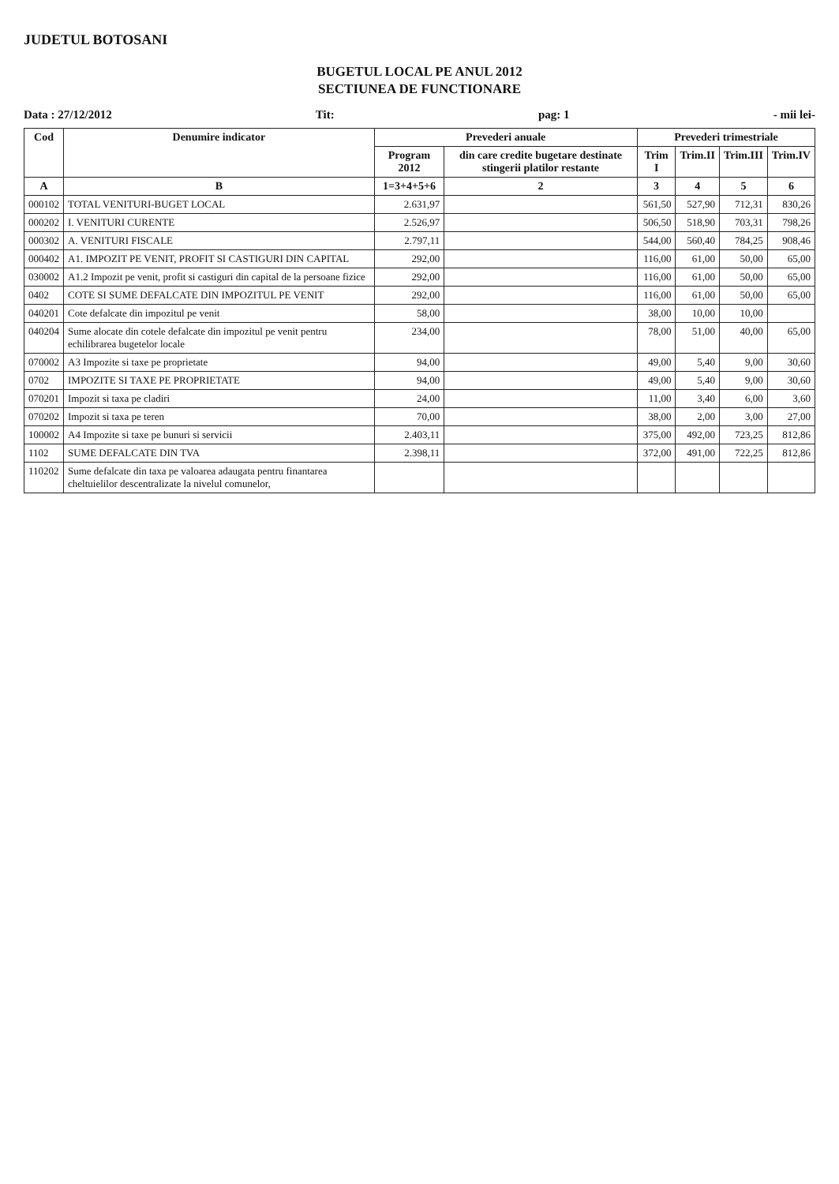JUDETUL BOTOSANI
BUGETUL LOCAL PE ANUL 2012
SECTIUNEA DE FUNCTIONARE
Data : 27/12/2012 Tit: pag: 1 - mii lei-
| Cod | Denumire indicator | Prevederi anuale | | Prevederi trimestriale | | | |
| --- | --- | --- | --- | --- | --- | --- | --- |
| | | Program 2012 | din care credite bugetare destinate stingerii platilor restante | Trim I | Trim.II | Trim.III | Trim.IV |
| A | B | 1=3+4+5+6 | 2 | 3 | 4 | 5 | 6 |
| 000102 | TOTAL VENITURI-BUGET LOCAL | 2.631,97 | | 561,50 | 527,90 | 712,31 | 830,26 |
| 000202 | I. VENITURI CURENTE | 2.526,97 | | 506,50 | 518,90 | 703,31 | 798,26 |
| 000302 | A. VENITURI FISCALE | 2.797,11 | | 544,00 | 560,40 | 784,25 | 908,46 |
| 000402 | A1. IMPOZIT PE VENIT, PROFIT SI CASTIGURI DIN CAPITAL | 292,00 | | 116,00 | 61,00 | 50,00 | 65,00 |
| 030002 | A1.2 Impozit pe venit, profit si castiguri din capital de la persoane fizice | 292,00 | | 116,00 | 61,00 | 50,00 | 65,00 |
| 0402 | COTE SI SUME DEFALCATE DIN IMPOZITUL PE VENIT | 292,00 | | 116,00 | 61,00 | 50,00 | 65,00 |
| 040201 | Cote defalcate din impozitul pe venit | 58,00 | | 38,00 | 10,00 | 10,00 | |
| 040204 | Sume alocate din cotele defalcate din impozitul pe venit pentru echilibrarea bugetelor locale | 234,00 | | 78,00 | 51,00 | 40,00 | 65,00 |
| 070002 | A3 Impozite si taxe pe proprietate | 94,00 | | 49,00 | 5,40 | 9,00 | 30,60 |
| 0702 | IMPOZITE SI TAXE PE PROPRIETATE | 94,00 | | 49,00 | 5,40 | 9,00 | 30,60 |
| 070201 | Impozit si taxa pe cladiri | 24,00 | | 11,00 | 3,40 | 6,00 | 3,60 |
| 070202 | Impozit si taxa pe teren | 70,00 | | 38,00 | 2,00 | 3,00 | 27,00 |
| 100002 | A4 Impozite si taxe pe bunuri si servicii | 2.403,11 | | 375,00 | 492,00 | 723,25 | 812,86 |
| 1102 | SUME DEFALCATE DIN TVA | 2.398,11 | | 372,00 | 491,00 | 722,25 | 812,86 |
| 110202 | Sume defalcate din taxa pe valoarea adaugata pentru finantarea cheltuielilor descentralizate la nivelul comunelor, | | | | | | |